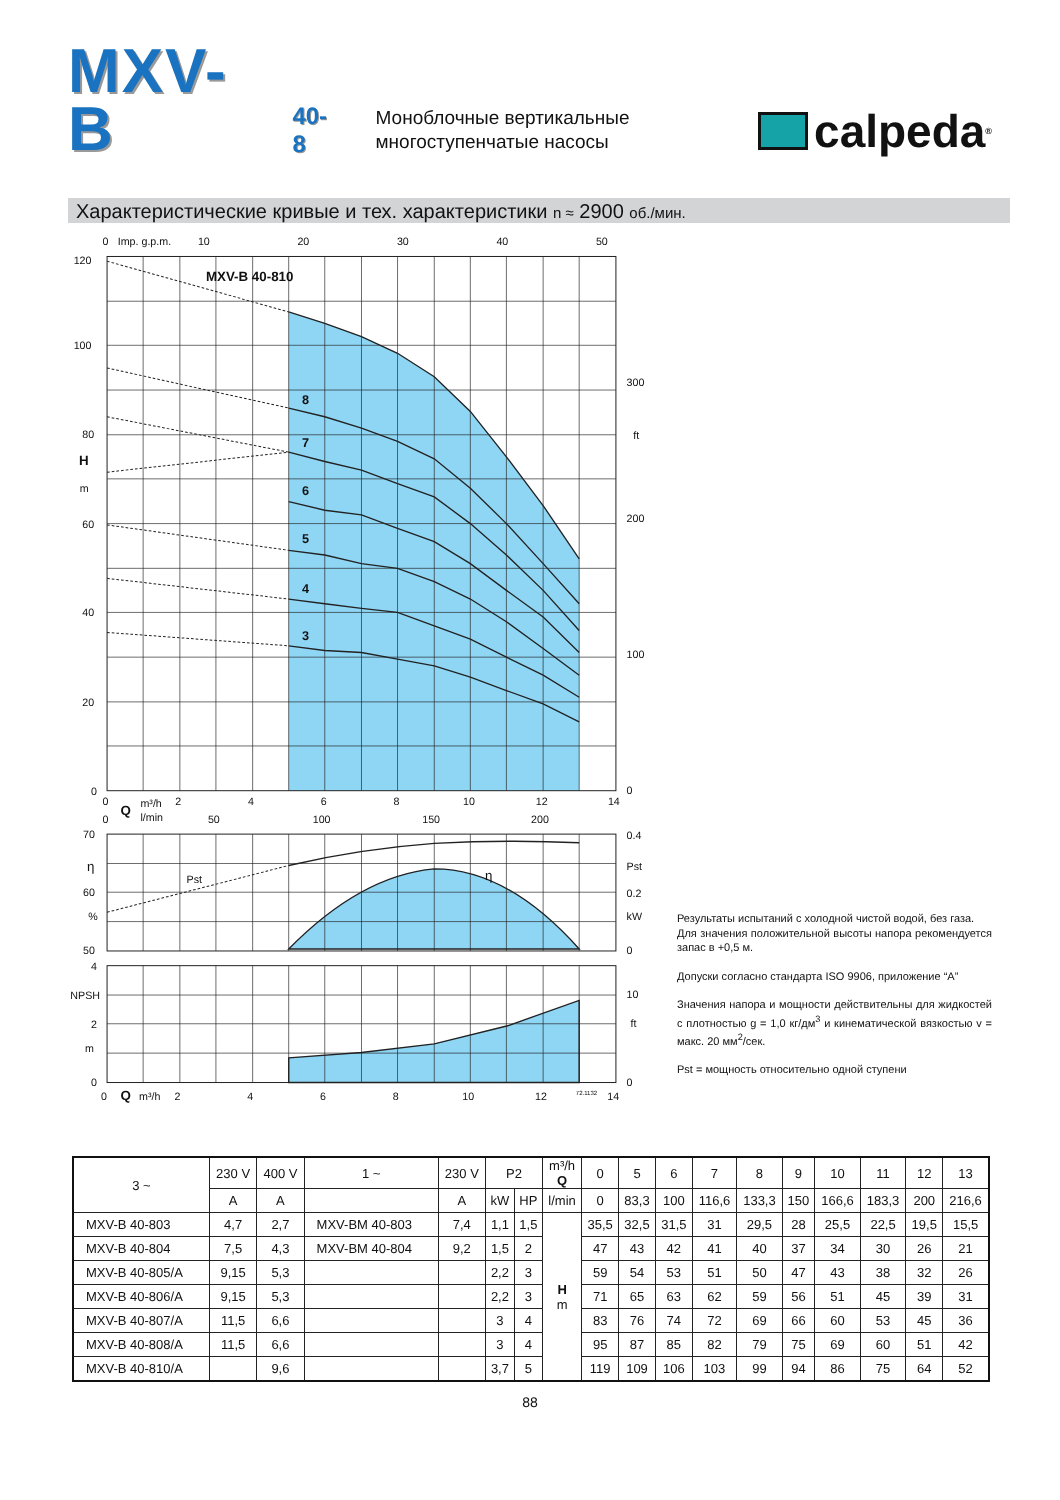MXV-B
40-8
Моноблочные вертикальные многоступенчатые насосы
calpeda<sup>®</sup>
Характеристические кривые и тех. характеристики n ≈ 2900 об./мин.
0
Imp. g.p.m.
10
20
30
40
50
MXV-B 40-810
8
7
6
5
4
3
120
100
80
H
m
60
40
20
0
300
ft
200
100
0
0
Q
m³/h
l/min
2
4
6
8
10
12
14
0
50
100
150
200
70
η
60
%
50
Pst
η
0.4
Pst
0.2
kW
0
4
NPSH
2
m
0
10
ft
0
0
Q
m³/h
2
4
6
8
10
12
72.1132
14
Результаты испытаний с холодной чистой водой, без газа.
Для значения положительной высоты напора рекомендуется запас в +0,5 м.
Допуски согласно стандарта ISO 9906, приложение “A”
Значения напора и мощности действительны для жидкостей с плотностью g = 1,0 кг/дм<sup>3</sup> и кинематической вязкостью v = макс. 20 мм<sup>2</sup>/сек.
Pst = мощность относительно одной ступени
| 3 ~ | 230 V | 400 V | 1 ~ | 230 V | P2 | | m³/h Q | 0 | 5 | 6 | 7 | 8 | 9 | 10 | 11 | 12 | 13 |
| --- | --- | --- | --- | --- | --- | --- | --- | --- | --- | --- | --- | --- | --- | --- | --- | --- | --- |
| | A | A | | A | kW | HP | l/min | 0 | 83,3 | 100 | 116,6 | 133,3 | 150 | 166,6 | 183,3 | 200 | 216,6 |
| MXV-B 40-803 | 4,7 | 2,7 | MXV-BM 40-803 | 7,4 | 1,1 | 1,5 | H m | 35,5 | 32,5 | 31,5 | 31 | 29,5 | 28 | 25,5 | 22,5 | 19,5 | 15,5 |
| MXV-B 40-804 | 7,5 | 4,3 | MXV-BM 40-804 | 9,2 | 1,5 | 2 | | 47 | 43 | 42 | 41 | 40 | 37 | 34 | 30 | 26 | 21 |
| MXV-B 40-805/A | 9,15 | 5,3 | | | 2,2 | 3 | | 59 | 54 | 53 | 51 | 50 | 47 | 43 | 38 | 32 | 26 |
| MXV-B 40-806/A | 9,15 | 5,3 | | | 2,2 | 3 | | 71 | 65 | 63 | 62 | 59 | 56 | 51 | 45 | 39 | 31 |
| MXV-B 40-807/A | 11,5 | 6,6 | | | 3 | 4 | | 83 | 76 | 74 | 72 | 69 | 66 | 60 | 53 | 45 | 36 |
| MXV-B 40-808/A | 11,5 | 6,6 | | | 3 | 4 | | 95 | 87 | 85 | 82 | 79 | 75 | 69 | 60 | 51 | 42 |
| MXV-B 40-810/A | | 9,6 | | | 3,7 | 5 | | 119 | 109 | 106 | 103 | 99 | 94 | 86 | 75 | 64 | 52 |
88